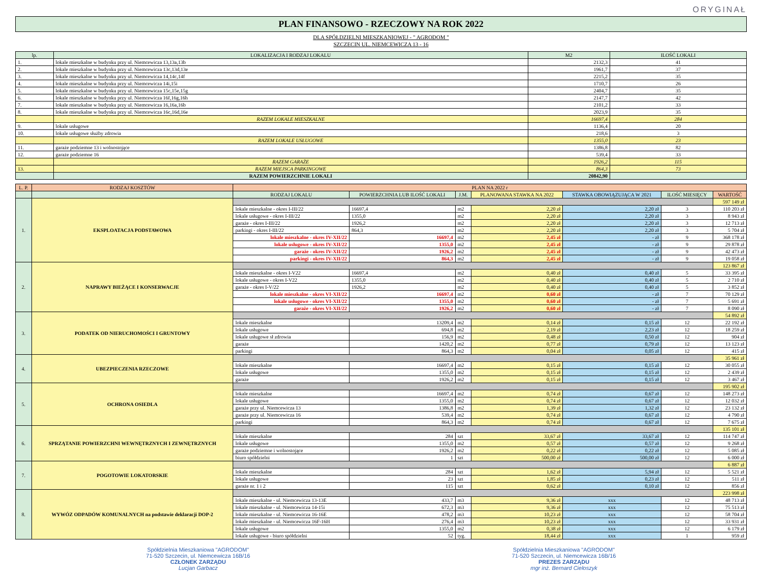ORYGINAŁ
PLAN FINANSOWO - RZECZOWY NA ROK 2022
DLA SPÓŁDZIELNI MIESZKANIOWEJ - " AGRODOM "
SZCZECIN UL. NIEMCEWICZA 13 - 16
| lp. | LOKALIZACJA I RODZAJ LOKALU | M2 | ILOŚĆ LOKALI |
| --- | --- | --- | --- |
| 1. | lokale mieszkalne w budynku przy ul. Niemcewicza 13,13a,13b | 2132,3 | 41 |
| 2. | lokale mieszkalne w budynku przy ul. Niemcewicza 13c,13d,13e | 1961,7 | 37 |
| 3. | lokale mieszkalne w budynku przy ul. Niemcewicza 14,14c,14f | 2215,2 | 35 |
| 4. | lokale mieszkalne w budynku przy ul. Niemcewicza 14i,15i | 1710,7 | 26 |
| 5. | lokale mieszkalne w budynku przy ul. Niemcewicza 15c,15e,15g | 2404,7 | 35 |
| 6. | lokale mieszkalne w budynku przy ul. Niemcewicza 16f,16g,16h | 2147,7 | 42 |
| 7. | lokale mieszkalne w budynku przy ul. Niemcewicza 16,16a,16b | 2101,2 | 33 |
| 8. | lokale mieszkalne w budynku przy ul. Niemcewicza 16c,16d,16e | 2023,9 | 35 |
| | RAZEM LOKALE MIESZKALNE | 16697,4 | 284 |
| 9. | lokale usługowe | 1136,4 | 20 |
| 10. | lokale usługowe służby zdrowia | 218,6 | 3 |
| | RAZEM LOKALE USŁUGOWE | 1355,0 | 23 |
| 11. | garaże podziemne 13 i wolnostojące | 1386,8 | 82 |
| 12. | garaże podziemne 16 | 539,4 | 33 |
| | RAZEM GARAŻE | 1926,2 | 115 |
| 13. | RAZEM MIEJSCA PARKINGOWE | 864,3 | 73 |
| | RAZEM POWIERZCHNIE LOKALI | 20842,90 | |
| L. P. | RODZAJ KOSZTÓW | PLAN NA 2022 r | | | | | | |
| --- | --- | --- | --- | --- | --- | --- | --- | --- |
| | | RODZAJ LOKALU | POWIERZCHNIA LUB ILOŚĆ LOKALI | J.M. | PLANOWANA STAWKA NA 2022 | STAWKA OBOWIĄZUJĄCA W 2021 | ILOŚĆ MIESIĘCY | WARTOŚĆ |
| 1. | EKSPLOATACJA PODSTAWOWA | | | | | | | 597 149 zł |
| | | lokale mieszkalne - okres I-III/22 | 16697,4 | m2 | 2,20 zł | 2,20 zł | 3 | 110 203 zł |
| | | lokale usługowe - okres I-III/22 | 1355,0 | m2 | 2,20 zł | 2,20 zł | 3 | 8 943 zł |
| | | garaże - okres I-III/22 | 1926,2 | m2 | 2,20 zł | 2,20 zł | 3 | 12 713 zł |
| | | parkingi - okres I-III/22 | 864,3 | m2 | 2,20 zł | 2,20 zł | 3 | 5 704 zł |
| | | lokale mieszkalne - okres IV-XII/22 | 16697,4 | m2 | 2,45 zł | - zł | 9 | 368 178 zł |
| | | lokale usługowe - okres IV-XII/22 | 1355,0 | m2 | 2,45 zł | - zł | 9 | 29 878 zł |
| | | garaże - okres IV-XII/22 | 1926,2 | m2 | 2,45 zł | - zł | 9 | 42 473 zł |
| | | parkingi - okres IV-XII/22 | 864,3 | m2 | 2,45 zł | - zł | 9 | 19 058 zł |
| 2. | NAPRAWY BIEŻĄCE I KONSERWACJE | | | | | | | 123 867 zł |
| | | lokale mieszkalne - okres I-V22 | 16697,4 | m2 | 0,40 zł | 0,40 zł | 5 | 33 395 zł |
| | | lokale usługowe - okres I-V22 | 1355,0 | m2 | 0,40 zł | 0,40 zł | 5 | 2 710 zł |
| | | garaże - okres I-V/22 | 1926,2 | m2 | 0,40 zł | 0,40 zł | 5 | 3 852 zł |
| | | lokale mieszkalne - okres VI-XII/22 | 16697,4 | m2 | 0,60 zł | - zł | 7 | 70 129 zł |
| | | lokale usługowe - okres VI-XII/22 | 1355,0 | m2 | 0,60 zł | - zł | 7 | 5 691 zł |
| | | garaże - okres VI-XII/22 | 1926,2 | m2 | 0,60 zł | - zł | 7 | 8 090 zł |
| 3. | PODATEK OD NIERUCHOMOŚCI I GRUNTOWY | | | | | | | 54 892 zł |
| | | lokale mieszkalne | 13209,4 | m2 | 0,14 zł | 0,15 zł | 12 | 22 192 zł |
| | | lokale usługowe | 694,8 | m2 | 2,19 zł | 2,23 zł | 12 | 18 259 zł |
| | | lokale usługowe sł zdrowia | 156,9 | m2 | 0,48 zł | 0,50 zł | 12 | 904 zł |
| | | garaże | 1420,2 | m2 | 0,77 zł | 0,79 zł | 12 | 13 123 zł |
| | | parkingi | 864,3 | m2 | 0,04 zł | 0,05 zł | 12 | 415 zł |
| 4. | UBEZPIECZENIA RZECZOWE | | | | | | | 35 961 zł |
| | | lokale mieszkalne | 16697,4 | m2 | 0,15 zł | 0,15 zł | 12 | 30 055 zł |
| | | lokale usługowe | 1355,0 | m2 | 0,15 zł | 0,15 zł | 12 | 2 439 zł |
| | | garaże | 1926,2 | m2 | 0,15 zł | 0,15 zł | 12 | 3 467 zł |
| 5. | OCHRONA OSIEDLA | | | | | | | 195 902 zł |
| | | lokale mieszkalne | 16697,4 | m2 | 0,74 zł | 0,67 zł | 12 | 148 273 zł |
| | | lokale usługowe | 1355,0 | m2 | 0,74 zł | 0,67 zł | 12 | 12 032 zł |
| | | garaże przy ul. Niemcewicza 13 | 1386,8 | m2 | 1,39 zł | 1,32 zł | 12 | 23 132 zł |
| | | garaże przy ul. Niemcewicza 16 | 539,4 | m2 | 0,74 zł | 0,67 zł | 12 | 4 790 zł |
| | | parkingi | 864,3 | m2 | 0,74 zł | 0,67 zł | 12 | 7 675 zł |
| 6. | SPRZĄTANIE POWIERZCHNI WEWNĘTRZNYCH I ZEWNĘTRZNYCH | | | | | | | 135 101 zł |
| | | lokale mieszkalne | 284 | szt | 33,67 zł | 33,67 zł | 12 | 114 747 zł |
| | | lokale usługowe | 1355,0 | m2 | 0,57 zł | 0,57 zł | 12 | 9 268 zł |
| | | garaże podziemne i wolnostojące | 1926,2 | m2 | 0,22 zł | 0,22 zł | 12 | 5 085 zł |
| | | biuro spółdzielni | 1 | szt | 500,00 zł | 500,00 zł | 12 | 6 000 zł |
| 7. | POGOTOWIE LOKATORSKIE | | | | | | | 6 887 zł |
| | | lokale mieszkalne | 284 | szt | 1,62 zł | 5,94 zł | 12 | 5 521 zł |
| | | lokale usługowe | 23 | szt | 1,85 zł | 0,23 zł | 12 | 511 zł |
| | | garaże nr. 1 i 2 | 115 | szt | 0,62 zł | 0,10 zł | 12 | 856 zł |
| 8. | WYWÓZ ODPADÓW KOMUNALNYCH na podstawie deklaracji DOP-2 | | | | | | | 223 998 zł |
| | | lokale mieszkalne - ul. Niemcewicza 13-13E | 433,7 | m3 | 9,36 zł | xxx | 12 | 48 713 zł |
| | | lokale mieszkalne - ul. Niemcewicza 14-15i | 672,3 | m3 | 9,36 zł | xxx | 12 | 75 513 zł |
| | | lokale mieszkalne - ul. Niemcewicza 16-16E | 478,2 | m3 | 10,23 zł | xxx | 12 | 58 704 zł |
| | | lokale mieszkalne - ul. Niemcewicza 16F-16H | 276,4 | m3 | 10,23 zł | xxx | 12 | 33 931 zł |
| | | lokale usługowe | 1355,0 | m2 | 0,38 zł | xxx | 12 | 6 179 zł |
| | | lokale usługowe - biuro spółdzielni | 52 | tyg. | 18,44 zł | xxx | 1 | 959 zł |
Spółdzielnia Mieszkaniowa "AGRODOM"
71-520 Szczecin, ul. Niemcewicza 16B/16
CZŁONEK ZARZĄDU
Lucjan Garbacz
Spółdzielnia Mieszkaniowa "AGRODOM"
71-520 Szczecin, ul. Niemcewicza 16B/16
PREZES ZARZĄDU
mgr inż. Bernard Cieloszyk